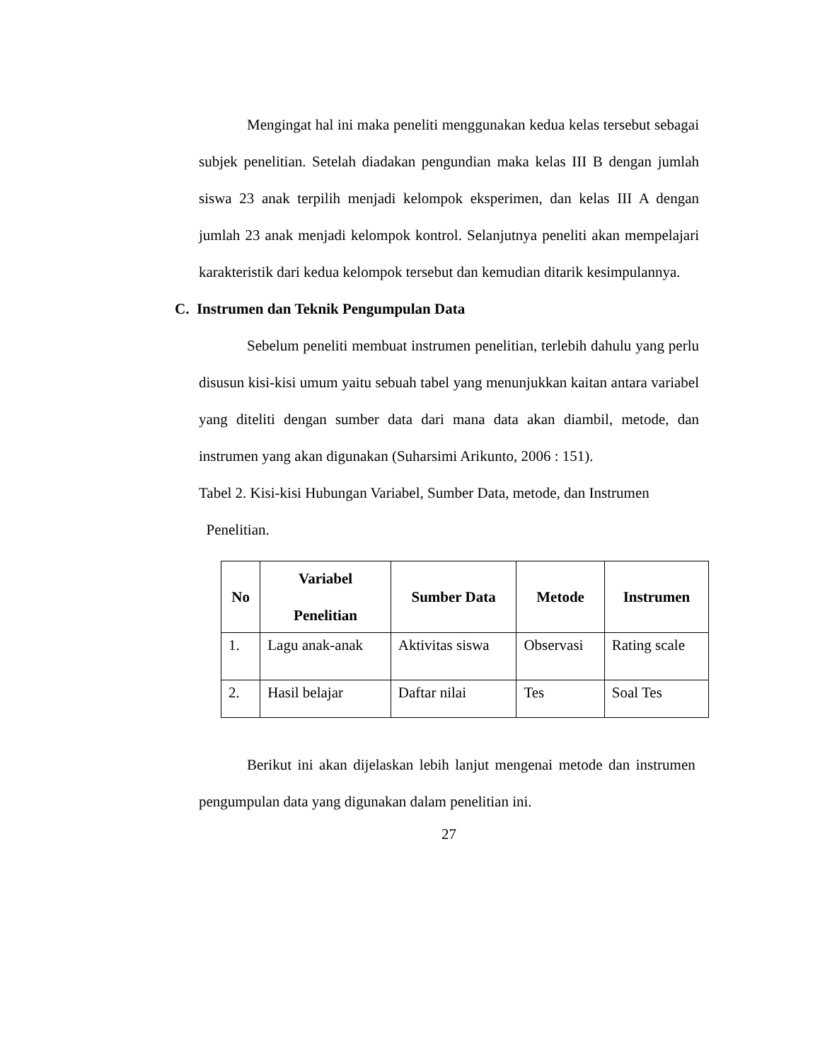Mengingat hal ini maka peneliti menggunakan kedua kelas tersebut sebagai subjek penelitian. Setelah diadakan pengundian maka kelas III B dengan jumlah siswa 23 anak terpilih menjadi kelompok eksperimen, dan kelas III A dengan jumlah 23 anak menjadi kelompok kontrol. Selanjutnya peneliti akan mempelajari karakteristik dari kedua kelompok tersebut dan kemudian ditarik kesimpulannya.
C. Instrumen dan Teknik Pengumpulan Data
Sebelum peneliti membuat instrumen penelitian, terlebih dahulu yang perlu disusun kisi-kisi umum yaitu sebuah tabel yang menunjukkan kaitan antara variabel yang diteliti dengan sumber data dari mana data akan diambil, metode, dan instrumen yang akan digunakan (Suharsimi Arikunto, 2006 : 151).
Tabel 2. Kisi-kisi Hubungan Variabel, Sumber Data, metode, dan Instrumen
Penelitian.
| No | Variabel Penelitian | Sumber Data | Metode | Instrumen |
| --- | --- | --- | --- | --- |
| 1. | Lagu anak-anak | Aktivitas siswa | Observasi | Rating scale |
| 2. | Hasil belajar | Daftar nilai | Tes | Soal Tes |
Berikut ini akan dijelaskan lebih lanjut mengenai metode dan instrumen pengumpulan data yang digunakan dalam penelitian ini.
27